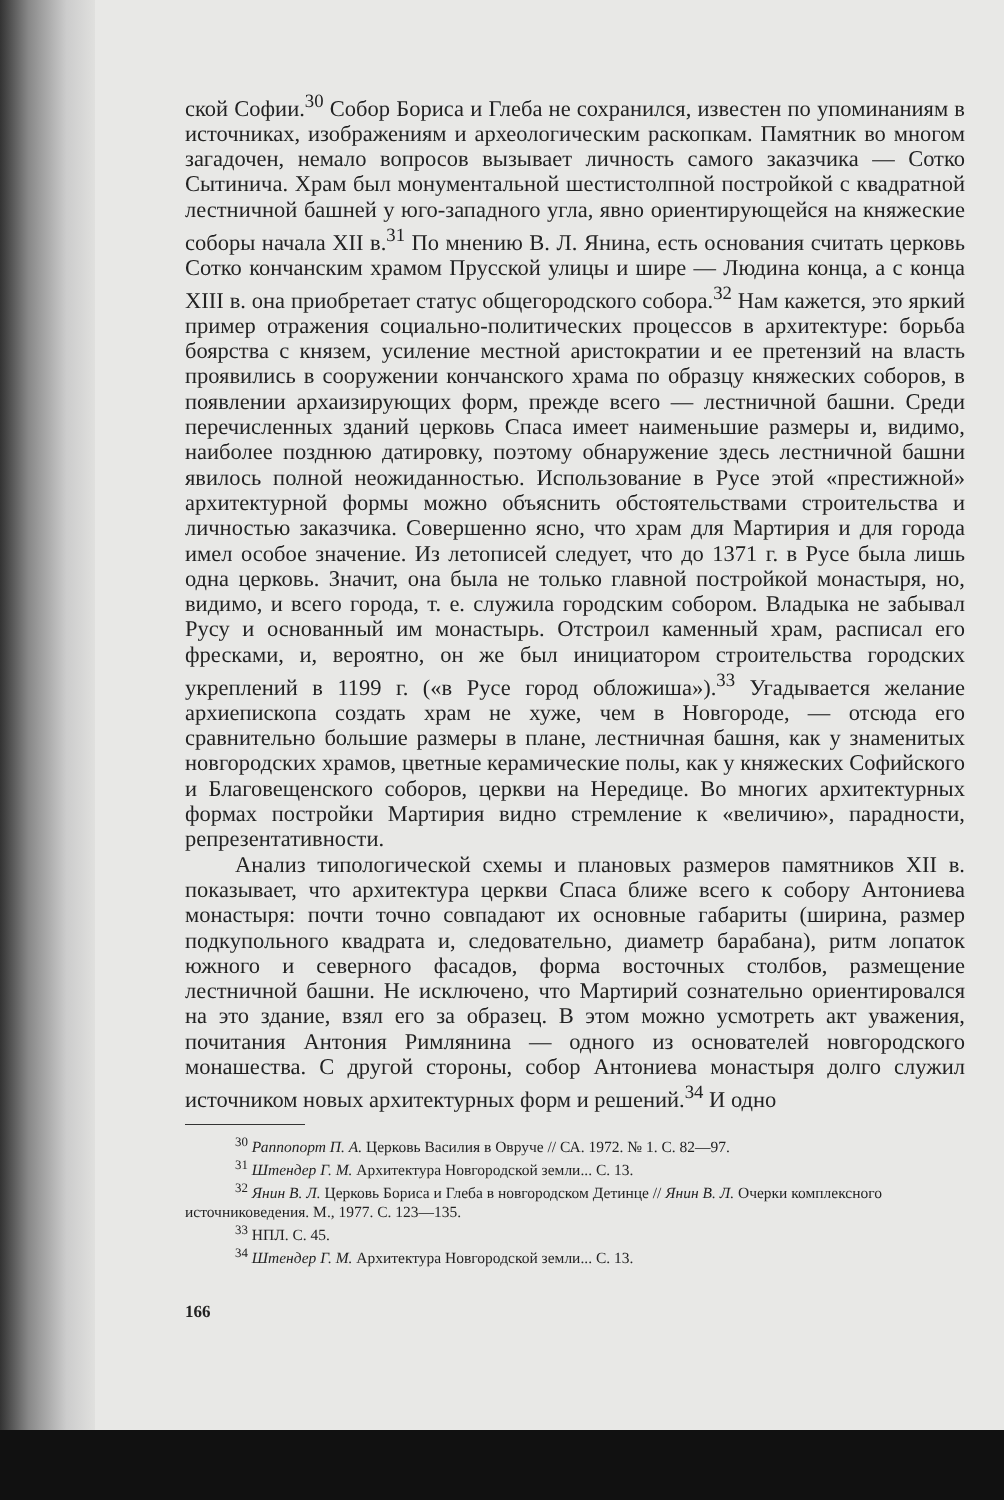ской Софии.<sup>30</sup> Собор Бориса и Глеба не сохранился, известен по упоминаниям в источниках, изображениям и археологическим раскопкам. Памятник во многом загадочен, немало вопросов вызывает личность самого заказчика — Сотко Сытинича. Храм был монументальной шестистолпной постройкой с квадратной лестничной башней у юго-западного угла, явно ориентирующейся на княжеские соборы начала XII в.<sup>31</sup> По мнению В. Л. Янина, есть основания считать церковь Сотко кончанским храмом Прусской улицы и шире — Людина конца, а с конца XIII в. она приобретает статус общегородского собора.<sup>32</sup> Нам кажется, это яркий пример отражения социально-политических процессов в архитектуре: борьба боярства с князем, усиление местной аристократии и ее претензий на власть проявились в сооружении кончанского храма по образцу княжеских соборов, в появлении архаизирующих форм, прежде всего — лестничной башни. Среди перечисленных зданий церковь Спаса имеет наименьшие размеры и, видимо, наиболее позднюю датировку, поэтому обнаружение здесь лестничной башни явилось полной неожиданностью. Использование в Русе этой «престижной» архитектурной формы можно объяснить обстоятельствами строительства и личностью заказчика. Совершенно ясно, что храм для Мартирия и для города имел особое значение. Из летописей следует, что до 1371 г. в Русе была лишь одна церковь. Значит, она была не только главной постройкой монастыря, но, видимо, и всего города, т. е. служила городским собором. Владыка не забывал Русу и основанный им монастырь. Отстроил каменный храм, расписал его фресками, и, вероятно, он же был инициатором строительства городских укреплений в 1199 г. («в Русе город обложиша»).<sup>33</sup> Угадывается желание архиепископа создать храм не хуже, чем в Новгороде, — отсюда его сравнительно большие размеры в плане, лестничная башня, как у знаменитых новгородских храмов, цветные керамические полы, как у княжеских Софийского и Благовещенского соборов, церкви на Нередице. Во многих архитектурных формах постройки Мартирия видно стремление к «величию», парадности, репрезентативности.
Анализ типологической схемы и плановых размеров памятников XII в. показывает, что архитектура церкви Спаса ближе всего к собору Антониева монастыря: почти точно совпадают их основные габариты (ширина, размер подкупольного квадрата и, следовательно, диаметр барабана), ритм лопаток южного и северного фасадов, форма восточных столбов, размещение лестничной башни. Не исключено, что Мартирий сознательно ориентировался на это здание, взял его за образец. В этом можно усмотреть акт уважения, почитания Антония Римлянина — одного из основателей новгородского монашества. С другой стороны, собор Антониева монастыря долго служил источником новых архитектурных форм и решений.<sup>34</sup> И одно
<sup>30</sup> Раппопорт П. А. Церковь Василия в Овруче // СА. 1972. № 1. С. 82—97.
<sup>31</sup> Штендер Г. М. Архитектура Новгородской земли... С. 13.
<sup>32</sup> Янин В. Л. Церковь Бориса и Глеба в новгородском Детинце // Янин В. Л. Очерки комплексного источниковедения. М., 1977. С. 123—135.
<sup>33</sup> НПЛ. С. 45.
<sup>34</sup> Штендер Г. М. Архитектура Новгородской земли... С. 13.
166